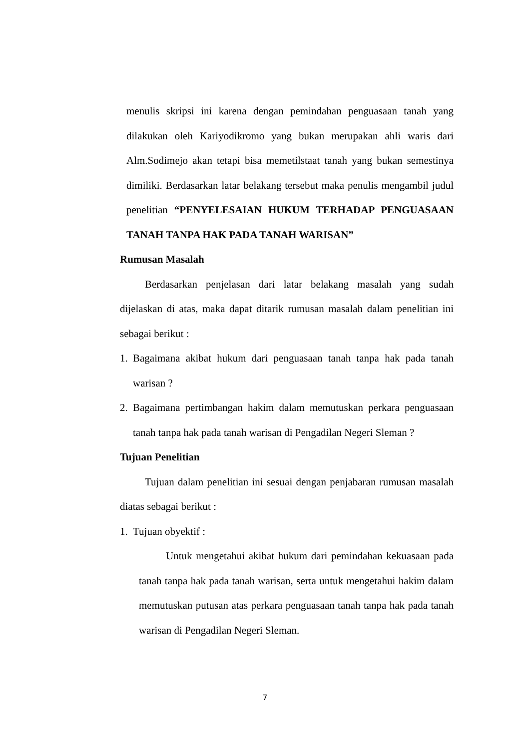menulis skripsi ini karena dengan pemindahan penguasaan tanah yang dilakukan oleh Kariyodikromo yang bukan merupakan ahli waris dari Alm.Sodimejo akan tetapi bisa memetilstaat tanah yang bukan semestinya dimiliki. Berdasarkan latar belakang tersebut maka penulis mengambil judul penelitian “PENYELESAIAN HUKUM TERHADAP PENGUASAAN TANAH TANPA HAK PADA TANAH WARISAN”
Rumusan Masalah
Berdasarkan penjelasan dari latar belakang masalah yang sudah dijelaskan di atas, maka dapat ditarik rumusan masalah dalam penelitian ini sebagai berikut :
1. Bagaimana akibat hukum dari penguasaan tanah tanpa hak pada tanah warisan ?
2. Bagaimana pertimbangan hakim dalam memutuskan perkara penguasaan tanah tanpa hak pada tanah warisan di Pengadilan Negeri Sleman ?
Tujuan Penelitian
Tujuan dalam penelitian ini sesuai dengan penjabaran rumusan masalah diatas sebagai berikut :
1. Tujuan obyektif :
Untuk mengetahui akibat hukum dari pemindahan kekuasaan pada tanah tanpa hak pada tanah warisan, serta untuk mengetahui hakim dalam memutuskan putusan atas perkara penguasaan tanah tanpa hak pada tanah warisan di Pengadilan Negeri Sleman.
7